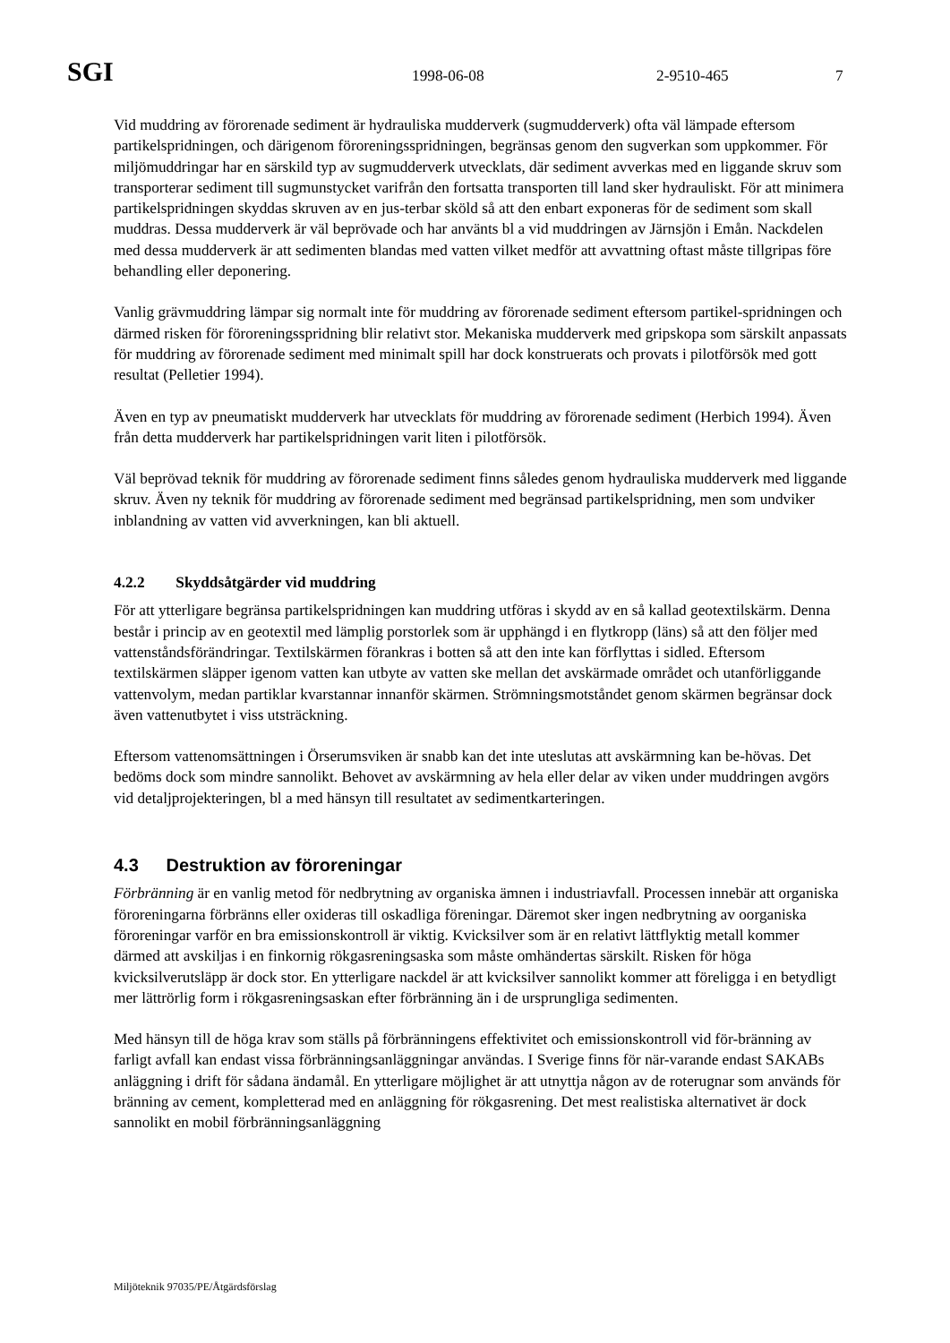SGI 1998-06-08 2-9510-465 7
Vid muddring av förorenade sediment är hydrauliska mudderverk (sugmudderverk) ofta väl lämpade eftersom partikelspridningen, och därigenom föroreningsspridningen, begränsas genom den sugverkan som uppkommer. För miljömuddringar har en särskild typ av sugmudderverk utvecklats, där sediment avverkas med en liggande skruv som transporterar sediment till sugmunstycket varifrån den fortsatta transporten till land sker hydrauliskt. För att minimera partikelspridningen skyddas skruven av en jus-terbar sköld så att den enbart exponeras för de sediment som skall muddras. Dessa mudderverk är väl beprövade och har använts bl a vid muddringen av Järnsjön i Emån. Nackdelen med dessa mudderverk är att sedimenten blandas med vatten vilket medför att avvattning oftast måste tillgripas före behandling eller deponering.
Vanlig grävmuddring lämpar sig normalt inte för muddring av förorenade sediment eftersom partikel-spridningen och därmed risken för föroreningsspridning blir relativt stor. Mekaniska mudderverk med gripskopa som särskilt anpassats för muddring av förorenade sediment med minimalt spill har dock konstruerats och provats i pilotförsök med gott resultat (Pelletier 1994).
Även en typ av pneumatiskt mudderverk har utvecklats för muddring av förorenade sediment (Herbich 1994). Även från detta mudderverk har partikelspridningen varit liten i pilotförsök.
Väl beprövad teknik för muddring av förorenade sediment finns således genom hydrauliska mudderverk med liggande skruv. Även ny teknik för muddring av förorenade sediment med begränsad partikelspridning, men som undviker inblandning av vatten vid avverkningen, kan bli aktuell.
4.2.2 Skyddsåtgärder vid muddring
För att ytterligare begränsa partikelspridningen kan muddring utföras i skydd av en så kallad geotextilskärm. Denna består i princip av en geotextil med lämplig porstorlek som är upphängd i en flytkropp (läns) så att den följer med vattenståndsförändringar. Textilskärmen förankras i botten så att den inte kan förflyttas i sidled. Eftersom textilskärmen släpper igenom vatten kan utbyte av vatten ske mellan det avskärmade området och utanförliggande vattenvolym, medan partiklar kvarstannar innanför skärmen. Strömningsmotståndet genom skärmen begränsar dock även vattenutbytet i viss utsträckning.
Eftersom vattenomsättningen i Örserumsviken är snabb kan det inte uteslutas att avskärmning kan be-hövas. Det bedöms dock som mindre sannolikt. Behovet av avskärmning av hela eller delar av viken under muddringen avgörs vid detaljprojekteringen, bl a med hänsyn till resultatet av sedimentkarteringen.
4.3 Destruktion av föroreningar
Förbränning är en vanlig metod för nedbrytning av organiska ämnen i industriavfall. Processen innebär att organiska föroreningarna förbränns eller oxideras till oskadliga föreningar. Däremot sker ingen nedbrytning av oorganiska föroreningar varför en bra emissionskontroll är viktig. Kvicksilver som är en relativt lättflyktig metall kommer därmed att avskiljas i en finkornig rökgasreningsaska som måste omhändertas särskilt. Risken för höga kvicksilverutsläpp är dock stor. En ytterligare nackdel är att kvicksilver sannolikt kommer att föreligga i en betydligt mer lättrörlig form i rökgasreningsaskan efter förbränning än i de ursprungliga sedimenten.
Med hänsyn till de höga krav som ställs på förbränningens effektivitet och emissionskontroll vid för-bränning av farligt avfall kan endast vissa förbränningsanläggningar användas. I Sverige finns för när-varande endast SAKABs anläggning i drift för sådana ändamål. En ytterligare möjlighet är att utnyttja någon av de roterugnar som används för bränning av cement, kompletterad med en anläggning för rökgasrening. Det mest realistiska alternativet är dock sannolikt en mobil förbränningsanläggning
Miljöteknik 97035/PE/Åtgärdsförslag